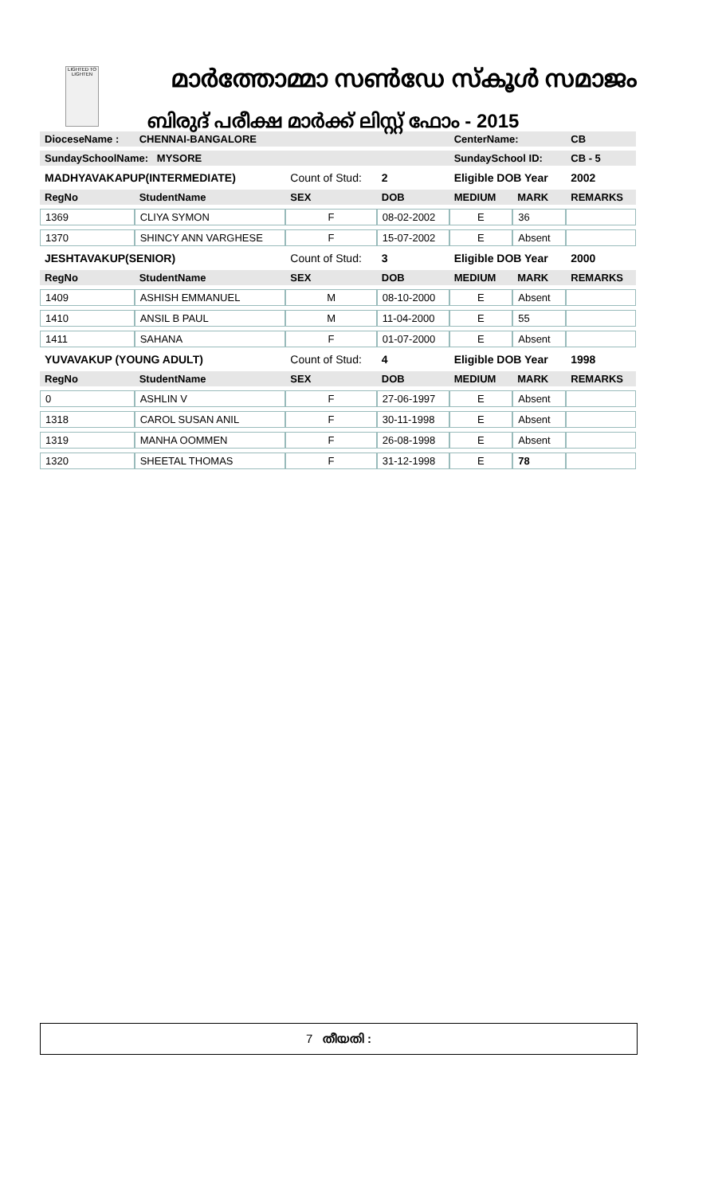LIGHTED TO LIGHTEN
മാർത്തോമ്മാ സൺഡേ സ്കൂൾ സമാജം
ബിരുദ് പരീക്ഷ മാർക്ക് ലിസ്റ്റ് ഫോം - 2015
| DioceseName : | CHENNAI-BANGALORE | | | CenterName: | | CB | |
| SundaySchoolName: MYSORE | | | | SundaySchool ID: | | CB - 5 | |
| MADHYAVAKAPUP(INTERMEDIATE) | | Count of Stud: | 2 | Eligible DOB Year | | | 2002 |
| RegNo | StudentName | SEX | DOB | MEDIUM | MARK | REMARKS | |
| 1369 | CLIYA SYMON | F | 08-02-2002 | E | 36 | | |
| 1370 | SHINCY ANN VARGHESE | F | 15-07-2002 | E | Absent | | |
| JESHTAVAKUP(SENIOR) | | Count of Stud: | 3 | Eligible DOB Year | | | 2000 |
| RegNo | StudentName | SEX | DOB | MEDIUM | MARK | REMARKS | |
| 1409 | ASHISH EMMANUEL | M | 08-10-2000 | E | Absent | | |
| 1410 | ANSIL B PAUL | M | 11-04-2000 | E | 55 | | |
| 1411 | SAHANA | F | 01-07-2000 | E | Absent | | |
| YUVAVAKUP (YOUNG ADULT) | | Count of Stud: | 4 | Eligible DOB Year | | | 1998 |
| RegNo | StudentName | SEX | DOB | MEDIUM | MARK | REMARKS | |
| 0 | ASHLIN V | F | 27-06-1997 | E | Absent | | |
| 1318 | CAROL SUSAN ANIL | F | 30-11-1998 | E | Absent | | |
| 1319 | MANHA OOMMEN | F | 26-08-1998 | E | Absent | | |
| 1320 | SHEETAL THOMAS | F | 31-12-1998 | E | 78 | | |
7 തീയതി :